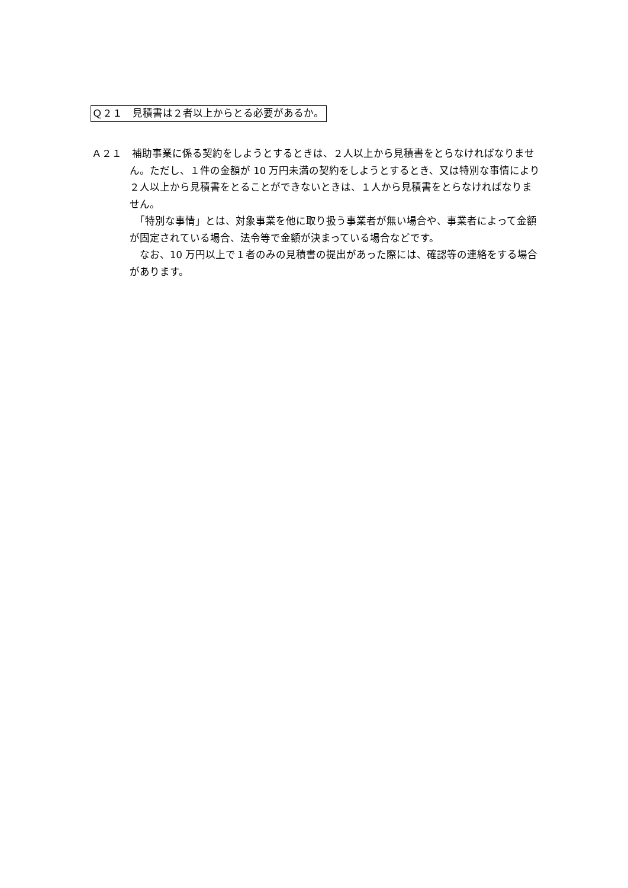Ｑ２１　見積書は２者以上からとる必要があるか。
Ａ２１　補助事業に係る契約をしようとするときは、２人以上から見積書をとらなければなりません。ただし、１件の金額が 10 万円未満の契約をしようとするとき、又は特別な事情により２人以上から見積書をとることができないときは、１人から見積書をとらなければなりません。
　「特別な事情」とは、対象事業を他に取り扱う事業者が無い場合や、事業者によって金額が固定されている場合、法令等で金額が決まっている場合などです。
　なお、10 万円以上で１者のみの見積書の提出があった際には、確認等の連絡をする場合があります。